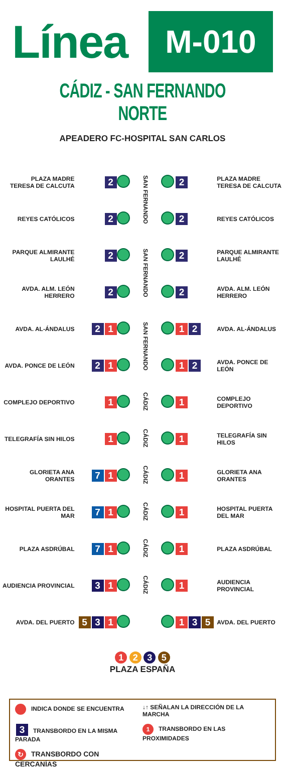Línea
M-010
CÁDIZ - SAN FERNANDO NORTE
APEADERO FC-HOSPITAL SAN CARLOS
| PLAZA MADRE TERESA DE CALCUTA | 2 | | SAN FERNANDO | | 2 | PLAZA MADRE TERESA DE CALCUTA |
| REYES CATÓLICOS | 2 | | | | 2 | REYES CATÓLICOS |
| PARQUE ALMIRANTE LAULHÉ | 2 | | SAN FERNANDO | | 2 | PARQUE ALMIRANTE LAULHÉ |
| AVDA. ALM. LEÓN HERRERO | 2 | | | | 2 | AVDA. ALM. LEÓN HERRERO |
| AVDA. AL-ÁNDALUS | 2 1 | | SAN FERNANDO | | 1 2 | AVDA. AL-ÁNDALUS |
| AVDA. PONCE DE LEÓN | 2 1 | | | | 1 2 | AVDA. PONCE DE LEÓN |
| COMPLEJO DEPORTIVO | 1 | | CÁDIZ | | 1 | COMPLEJO DEPORTIVO |
| TELEGRAFÍA SIN HILOS | 1 | | CÁDIZ | | 1 | TELEGRAFÍA SIN HILOS |
| GLORIETA ANA ORANTES | 7 1 | | CÁDIZ | | 1 | GLORIETA ANA ORANTES |
| HOSPITAL PUERTA DEL MAR | 7 1 | | CÁDIZ | | 1 | HOSPITAL PUERTA DEL MAR |
| PLAZA ASDRÚBAL | 7 1 | | CÁDIZ | | 1 | PLAZA ASDRÚBAL |
| AUDIENCIA PROVINCIAL | 3 1 | | CÁDIZ | | 1 | AUDIENCIA PROVINCIAL |
| AVDA. DEL PUERTO | 5 3 1 | | | | 1 3 5 | AVDA. DEL PUERTO |
1 2 3 5
PLAZA ESPAÑA
INDICA DONDE SE ENCUENTRA
↓↑ SEÑALAN LA DIRECCIÓN DE LA MARCHA
3 TRANSBORDO EN LA MISMA PARADA
1 TRANSBORDO EN LAS PROXIMIDADES
↻ TRANSBORDO CON CERCANÍAS